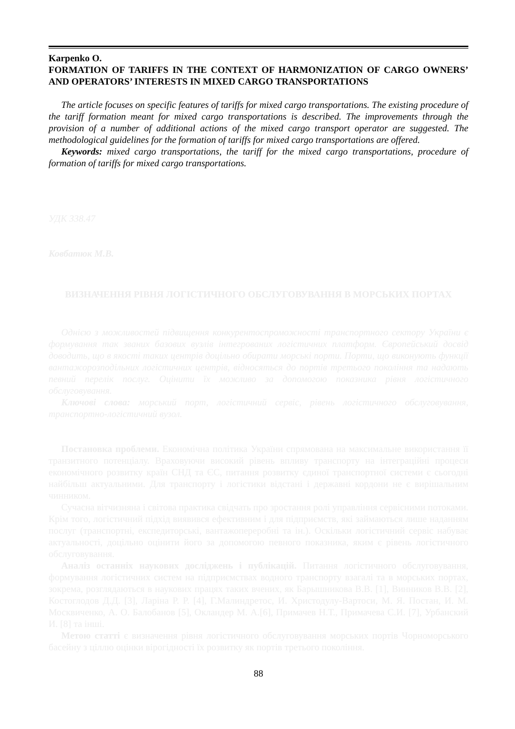Karpenko O.
FORMATION OF TARIFFS IN THE CONTEXT OF HARMONIZATION OF CARGO OWNERS’ AND OPERATORS’ INTERESTS IN MIXED CARGO TRANSPORTATIONS
The article focuses on specific features of tariffs for mixed cargo transportations. The existing procedure of the tariff formation meant for mixed cargo transportations is described. The improvements through the provision of a number of additional actions of the mixed cargo transport operator are suggested. The methodological guidelines for the formation of tariffs for mixed cargo transportations are offered.
Keywords: mixed cargo transportations, the tariff for the mixed cargo transportations, procedure of formation of tariffs for mixed cargo transportations.
УДК 338.47
Ковбатюк М.В.
ВИЗНАЧЕННЯ РІВНЯ ЛОГІСТИЧНОГО ОБСЛУГОВУВАННЯ В МОРСЬКИХ ПОРТАХ
Однією з можливостей підвищення конкурентоспроможності транспортного сектору України є формування так званих базових вузлів інтегрованих логістичних платформ. Європейський досвід доводить, що в якості таких центрів доцільно обирати морські порти. Порти, що виконують функції вантажорозподільних логістичних центрів, відносяться до портів третього покоління та надають певний перелік послуг. Оцінити їх можливо за допомогою показника рівня логістичного обслуговування.
Ключові слова: морський порт, логістичний сервіс, рівень логістичного обслуговування, транспортно-логістичний вузол.
Постановка проблеми. Економічна політика України спрямована на максимальне використання її транзитного потенціалу. Враховуючи високий рівень впливу транспорту на інтеграційні процеси економічного розвитку країн СНД та ЄС, питання розвитку єдиної транспортної системи є сьогодні найбільш актуальними. Для транспорту і логістики відстані і державні кордони не є вирішальним чинником.
Сучасна вітчизняна і світова практика свідчать про зростання ролі управління сервісними потоками. Крім того, логістичний підхід виявився ефективним і для підприємств, які займаються лише наданням послуг (транспортні, експедиторські, вантажопереробні та ін.). Оскільки логістичний сервіс набуває актуальності, доцільно оцінити його за допомогою певного показника, яким є рівень логістичного обслуговування.
Аналіз останніх наукових досліджень і публікацій. Питання логістичного обслуговування, формування логістичних систем на підприємствах водного транспорту взагалі та в морських портах, зокрема, розглядаються в наукових працях таких вчених, як Барышникова В.В. [1], Винников В.В. [2], Костоглодов Д.Д. [3], Ларіна Р. Р. [4], Г.Малиндретос, И. Христодулу-Вартоси, М. Я. Постан, И. М. Москвиченко, А. О. Балобанов [5], Окландер М. А.[6], Примачев Н.Т., Примачева С.И. [7], Урбанский И. [8] та інші.
Метою статті є визначення рівня логістичного обслуговування морських портів Чорноморського басейну з ціллю оцінки вірогідності їх розвитку як портів третього покоління.
88